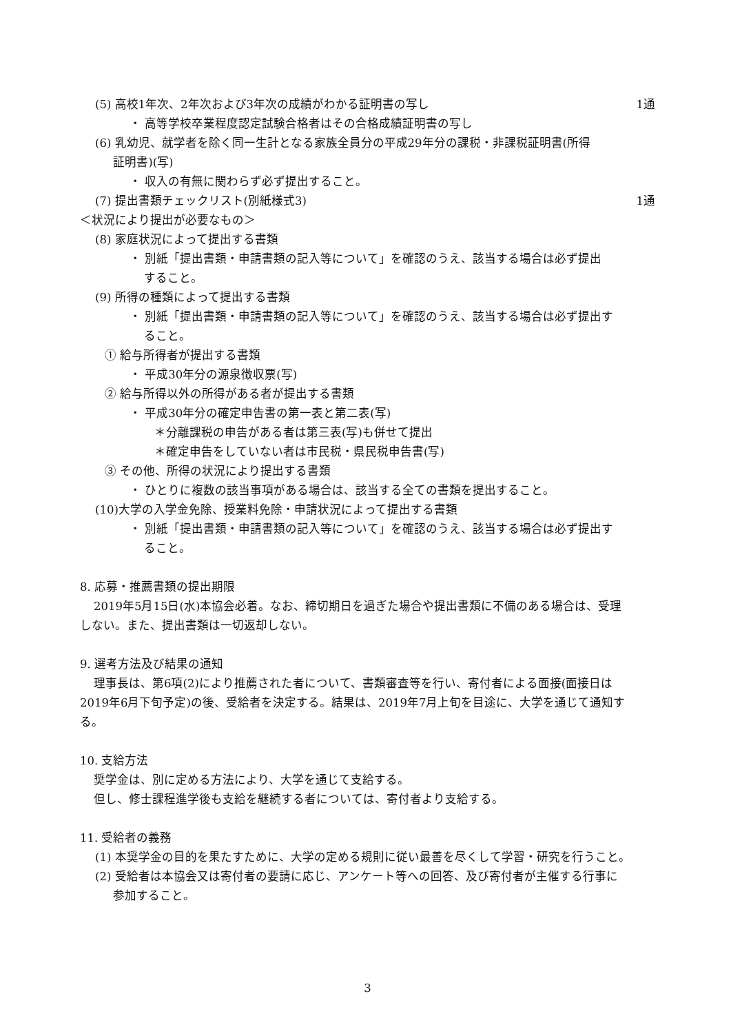(5) 高校1年次、2年次および3年次の成績がわかる証明書の写し 1通
・ 高等学校卒業程度認定試験合格者はその合格成績証明書の写し
(6) 乳幼児、就学者を除く同一生計となる家族全員分の平成29年分の課税・非課税証明書(所得
証明書)(写)
・ 収入の有無に関わらず必ず提出すること。
(7) 提出書類チェックリスト(別紙様式3) 1通
＜状況により提出が必要なもの＞
(8) 家庭状況によって提出する書類
・ 別紙「提出書類・申請書類の記入等について」を確認のうえ、該当する場合は必ず提出
すること。
(9) 所得の種類によって提出する書類
・ 別紙「提出書類・申請書類の記入等について」を確認のうえ、該当する場合は必ず提出す
ること。
① 給与所得者が提出する書類
・ 平成30年分の源泉徴収票(写)
② 給与所得以外の所得がある者が提出する書類
・ 平成30年分の確定申告書の第一表と第二表(写)
＊分離課税の申告がある者は第三表(写)も併せて提出
＊確定申告をしていない者は市民税・県民税申告書(写)
③ その他、所得の状況により提出する書類
・ ひとりに複数の該当事項がある場合は、該当する全ての書類を提出すること。
(10)大学の入学金免除、授業料免除・申請状況によって提出する書類
・ 別紙「提出書類・申請書類の記入等について」を確認のうえ、該当する場合は必ず提出す
ること。
8. 応募・推薦書類の提出期限
2019年5月15日(水)本協会必着。なお、締切期日を過ぎた場合や提出書類に不備のある場合は、受理
しない。また、提出書類は一切返却しない。
9. 選考方法及び結果の通知
理事長は、第6項(2)により推薦された者について、書類審査等を行い、寄付者による面接(面接日は
2019年6月下旬予定)の後、受給者を決定する。結果は、2019年7月上旬を目途に、大学を通じて通知す
る。
10. 支給方法
奨学金は、別に定める方法により、大学を通じて支給する。
但し、修士課程進学後も支給を継続する者については、寄付者より支給する。
11. 受給者の義務
(1) 本奨学金の目的を果たすために、大学の定める規則に従い最善を尽くして学習・研究を行うこと。
(2) 受給者は本協会又は寄付者の要請に応じ、アンケート等への回答、及び寄付者が主催する行事に
参加すること。
3